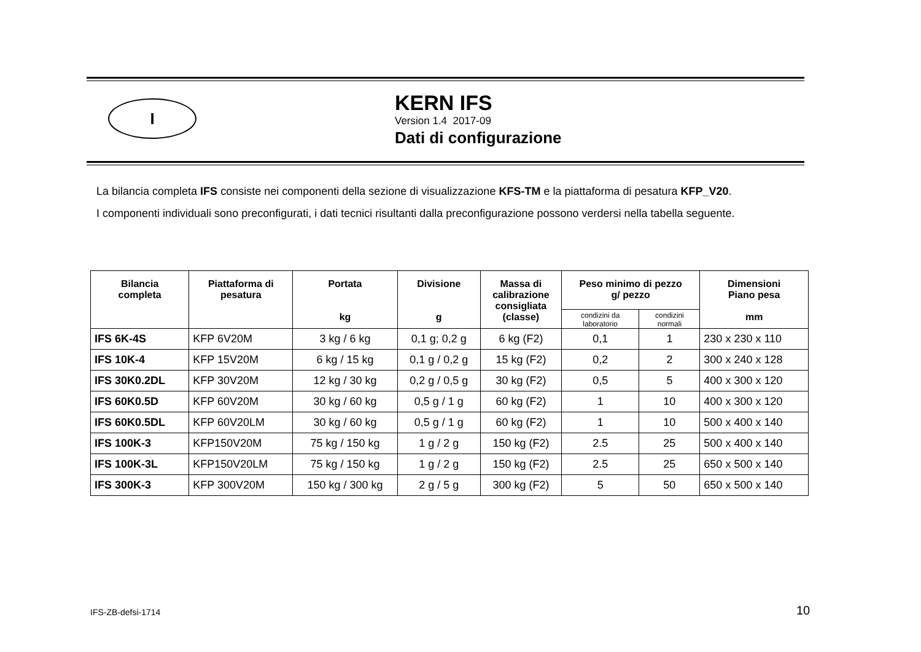I
KERN IFS
Version 1.4 2017-09
Dati di configurazione
La bilancia completa IFS consiste nei componenti della sezione di visualizzazione KFS-TM e la piattaforma di pesatura KFP_V20.
I componenti individuali sono preconfigurati, i dati tecnici risultanti dalla preconfigurazione possono verdersi nella tabella seguente.
| Bilancia completa | Piattaforma di pesatura | Portata kg | Divisione g | Massa di calibrazione consigliata (classe) | Peso minimo di pezzo g/ pezzo | | Dimensioni Piano pesa mm |
| --- | --- | --- | --- | --- | --- | --- | --- |
| | | | | | condizini da laboratorio | condizini normali | |
| IFS 6K-4S | KFP 6V20M | 3 kg / 6 kg | 0,1 g; 0,2 g | 6 kg (F2) | 0,1 | 1 | 230 x 230 x 110 |
| IFS 10K-4 | KFP 15V20M | 6 kg / 15 kg | 0,1 g / 0,2 g | 15 kg (F2) | 0,2 | 2 | 300 x 240 x 128 |
| IFS 30K0.2DL | KFP 30V20M | 12 kg / 30 kg | 0,2 g / 0,5 g | 30 kg (F2) | 0,5 | 5 | 400 x 300 x 120 |
| IFS 60K0.5D | KFP 60V20M | 30 kg / 60 kg | 0,5 g / 1 g | 60 kg (F2) | 1 | 10 | 400 x 300 x 120 |
| IFS 60K0.5DL | KFP 60V20LM | 30 kg / 60 kg | 0,5 g / 1 g | 60 kg (F2) | 1 | 10 | 500 x 400 x 140 |
| IFS 100K-3 | KFP150V20M | 75 kg / 150 kg | 1 g / 2 g | 150 kg (F2) | 2.5 | 25 | 500 x 400 x 140 |
| IFS 100K-3L | KFP150V20LM | 75 kg / 150 kg | 1 g / 2 g | 150 kg (F2) | 2.5 | 25 | 650 x 500 x 140 |
| IFS 300K-3 | KFP 300V20M | 150 kg / 300 kg | 2 g / 5 g | 300 kg (F2) | 5 | 50 | 650 x 500 x 140 |
IFS-ZB-defsi-1714 10